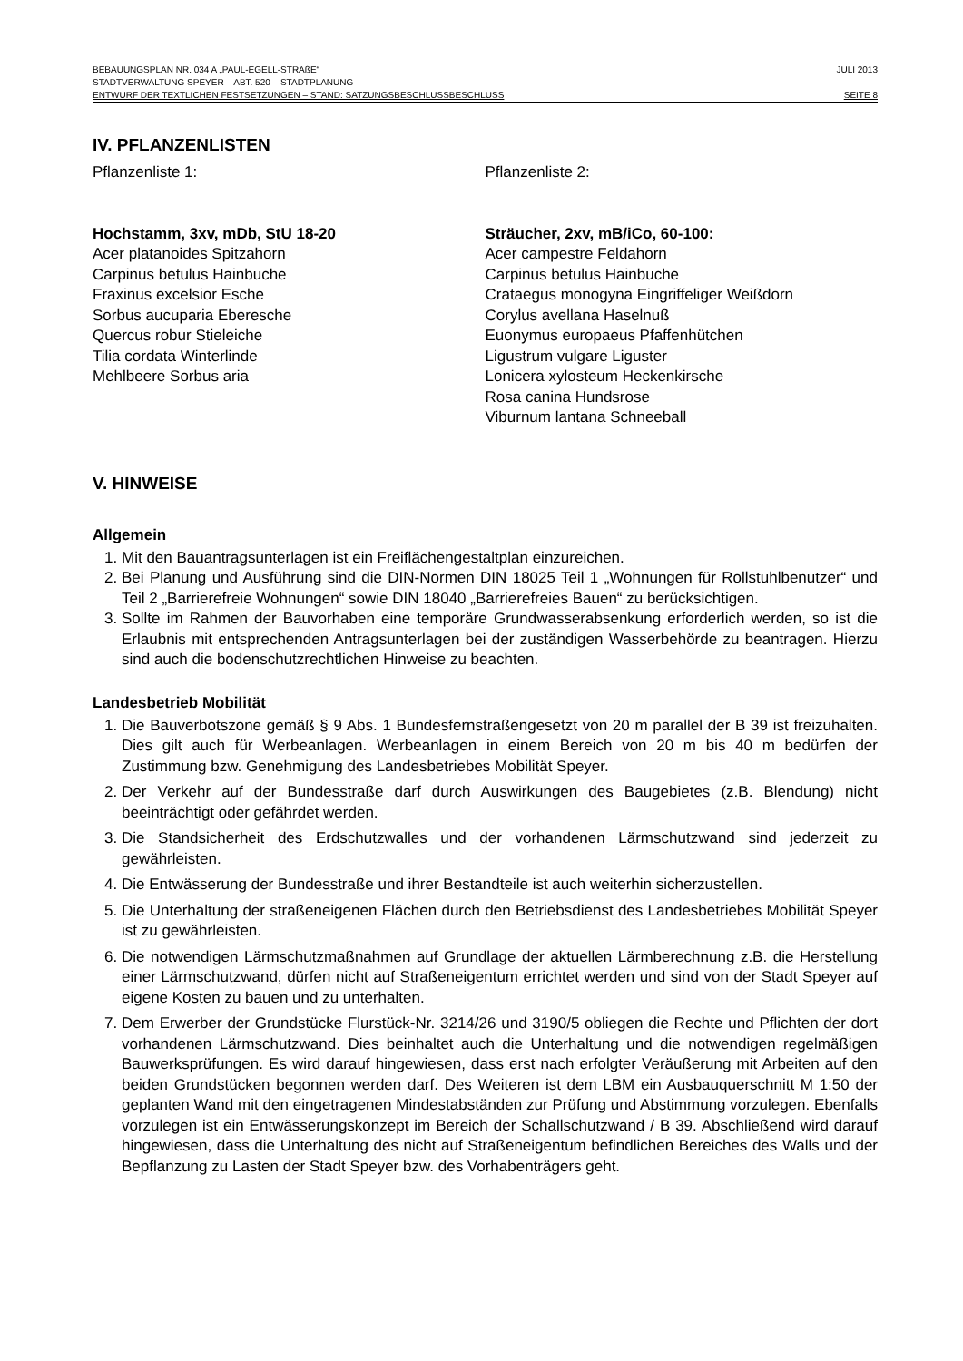BEBAUUNGSPLAN NR. 034 A „PAUL-EGELL-STRAßE“JULI 2013
STADTVERWALTUNG SPEYER – ABT. 520 – STADTPLANUNG
ENTWURF DER TEXTLICHEN FESTSETZUNGEN – STAND: SATZUNGSBESCHLUSSBESCHLUSS SEITE 8
IV. PFLANZENLISTEN
Pflanzenliste 1:
Hochstamm, 3xv, mDb, StU 18-20
Acer platanoides Spitzahorn
Carpinus betulus Hainbuche
Fraxinus excelsior Esche
Sorbus aucuparia Eberesche
Quercus robur Stieleiche
Tilia cordata Winterlinde
Mehlbeere Sorbus aria
Pflanzenliste 2:
Sträucher, 2xv, mB/iCo, 60-100:
Acer campestre Feldahorn
Carpinus betulus Hainbuche
Crataegus monogyna Eingriffeliger Weißdorn
Corylus avellana Haselnuß
Euonymus europaeus Pfaffenhütchen
Ligustrum vulgare Liguster
Lonicera xylosteum Heckenkirsche
Rosa canina Hundsrose
Viburnum lantana Schneeball
V. HINWEISE
Allgemein
1. Mit den Bauantragsunterlagen ist ein Freiflächengestaltplan einzureichen.
2. Bei Planung und Ausführung sind die DIN-Normen DIN 18025 Teil 1 „Wohnungen für Rollstuhlbenutzer“ und Teil 2 „Barrierefreie Wohnungen“ sowie DIN 18040 „Barrierefreies Bauen“ zu berücksichtigen.
3. Sollte im Rahmen der Bauvorhaben eine temporäre Grundwasserabsenkung erforderlich werden, so ist die Erlaubnis mit entsprechenden Antragsunterlagen bei der zuständigen Wasserbehörde zu beantragen. Hierzu sind auch die bodenschutzrechtlichen Hinweise zu beachten.
Landesbetrieb Mobilität
1. Die Bauverbotszone gemäß § 9 Abs. 1 Bundesfernstraßengesetzt von 20 m parallel der B 39 ist freizuhalten. Dies gilt auch für Werbeanlagen. Werbeanlagen in einem Bereich von 20 m bis 40 m bedürfen der Zustimmung bzw. Genehmigung des Landesbetriebes Mobilität Speyer.
2. Der Verkehr auf der Bundesstraße darf durch Auswirkungen des Baugebietes (z.B. Blendung) nicht beeinträchtigt oder gefährdet werden.
3. Die Standsicherheit des Erdschutzwalles und der vorhandenen Lärmschutzwand sind jederzeit zu gewährleisten.
4. Die Entwässerung der Bundesstraße und ihrer Bestandteile ist auch weiterhin sicherzustellen.
5. Die Unterhaltung der straßeneigenen Flächen durch den Betriebsdienst des Landesbetriebes Mobilität Speyer ist zu gewährleisten.
6. Die notwendigen Lärmschutzmaßnahmen auf Grundlage der aktuellen Lärmberechnung z.B. die Herstellung einer Lärmschutzwand, dürfen nicht auf Straßeneigentum errichtet werden und sind von der Stadt Speyer auf eigene Kosten zu bauen und zu unterhalten.
7. Dem Erwerber der Grundstücke Flurstück-Nr. 3214/26 und 3190/5 obliegen die Rechte und Pflichten der dort vorhandenen Lärmschutzwand. Dies beinhaltet auch die Unterhaltung und die notwendigen regelmäßigen Bauwerksprüfungen. Es wird darauf hingewiesen, dass erst nach erfolgter Veräußerung mit Arbeiten auf den beiden Grundstücken begonnen werden darf. Des Weiteren ist dem LBM ein Ausbauquerschnitt M 1:50 der geplanten Wand mit den eingetragenen Mindestabständen zur Prüfung und Abstimmung vorzulegen. Ebenfalls vorzulegen ist ein Entwässerungskonzept im Bereich der Schallschutzwand / B 39. Abschließend wird darauf hingewiesen, dass die Unterhaltung des nicht auf Straßeneigentum befindlichen Bereiches des Walls und der Bepflanzung zu Lasten der Stadt Speyer bzw. des Vorhabenträgers geht.